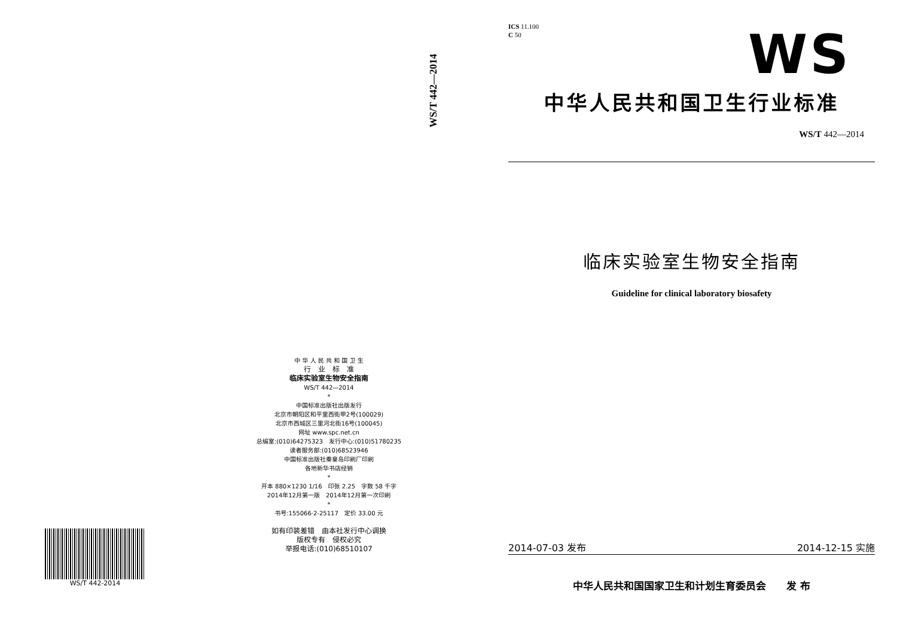WS/T 442—2014
中 华 人 民 共 和 国 卫 生
行　业　标　准
临床实验室生物安全指南
WS/T 442—2014
*
中国标准出版社出版发行
北京市朝阳区和平里西街甲2号(100029)
北京市西城区三里河北街16号(100045)
网址 www.spc.net.cn
总编室:(010)64275323　发行中心:(010)51780235
读者服务部:(010)68523946
中国标准出版社秦皇岛印刷厂印刷
各地新华书店经销
*
开本 880×1230 1/16　印张 2.25　字数 58 千字
2014年12月第一版　2014年12月第一次印刷
*
书号:155066·2-25117　定价 33.00 元
如有印装差错　由本社发行中心调换
版权专有　侵权必究
举报电话:(010)68510107
WS/T 442-2014
ICS 11.100
C 50
WS
中华人民共和国卫生行业标准
WS/T 442—2014
临床实验室生物安全指南
Guideline for clinical laboratory biosafety
2014-07-03 发布 2014-12-15 实施
中华人民共和国国家卫生和计划生育委员会　　发 布